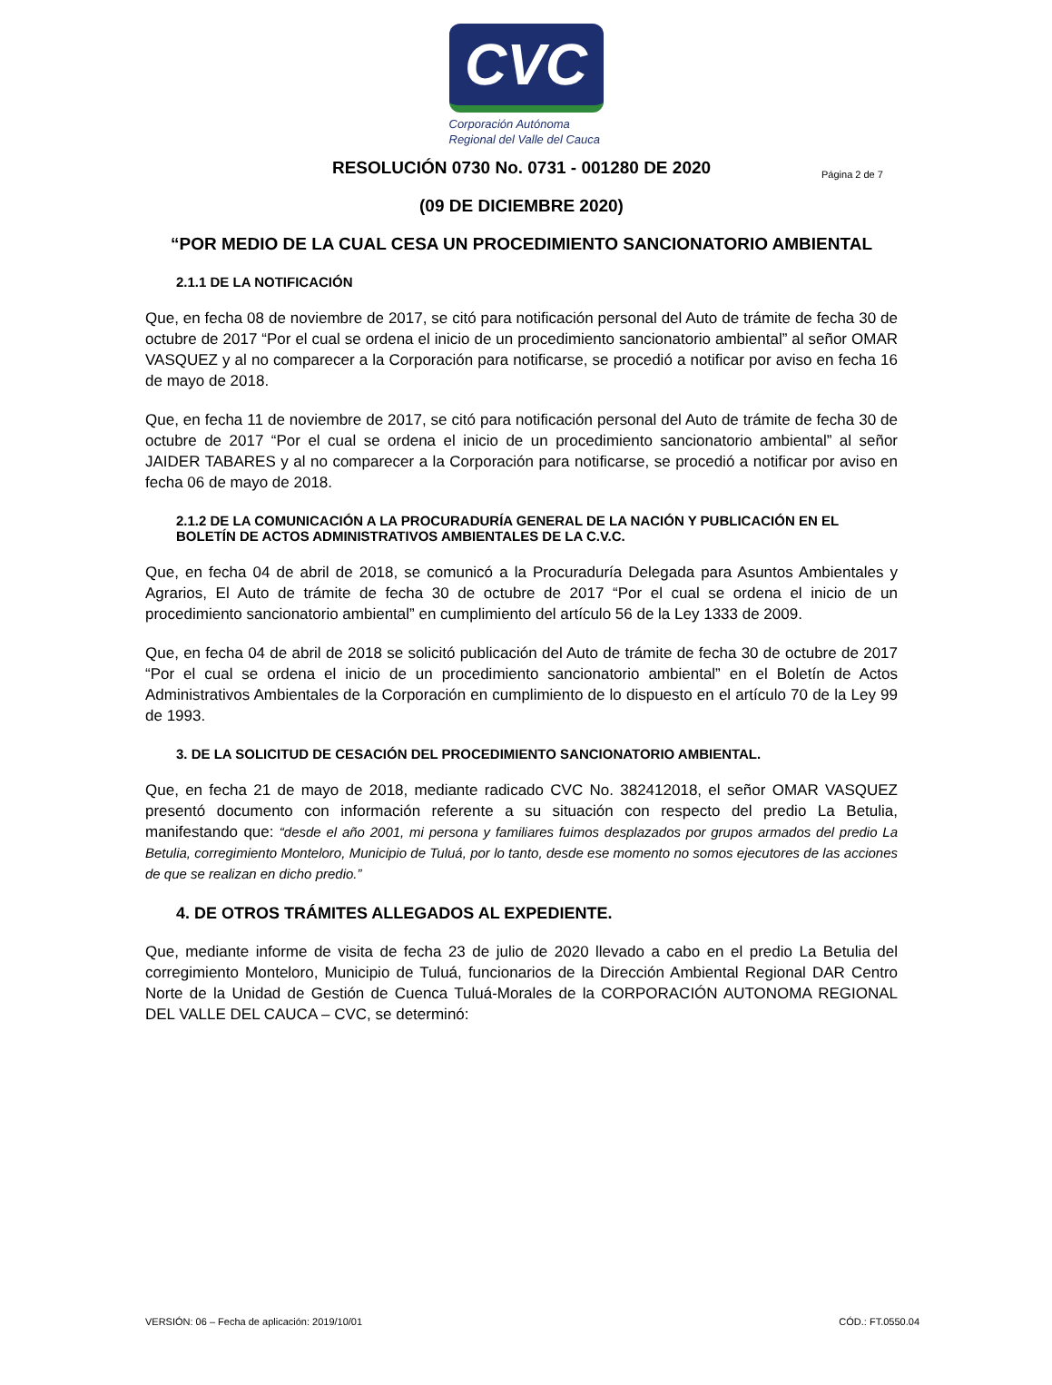CVC
Corporación Autónoma
Regional del Valle del Cauca
Página 2 de 7
RESOLUCIÓN 0730 No. 0731 - 001280 DE 2020
(09 DE DICIEMBRE 2020)
“POR MEDIO DE LA CUAL CESA UN PROCEDIMIENTO SANCIONATORIO AMBIENTAL
2.1.1 DE LA NOTIFICACIÓN
Que, en fecha 08 de noviembre de 2017, se citó para notificación personal del Auto de trámite de fecha 30 de octubre de 2017 “Por el cual se ordena el inicio de un procedimiento sancionatorio ambiental” al señor OMAR VASQUEZ y al no comparecer a la Corporación para notificarse, se procedió a notificar por aviso en fecha 16 de mayo de 2018.
Que, en fecha 11 de noviembre de 2017, se citó para notificación personal del Auto de trámite de fecha 30 de octubre de 2017 “Por el cual se ordena el inicio de un procedimiento sancionatorio ambiental” al señor JAIDER TABARES y al no comparecer a la Corporación para notificarse, se procedió a notificar por aviso en fecha 06 de mayo de 2018.
2.1.2 DE LA COMUNICACIÓN A LA PROCURADURÍA GENERAL DE LA NACIÓN Y PUBLICACIÓN EN EL BOLETÍN DE ACTOS ADMINISTRATIVOS AMBIENTALES DE LA C.V.C.
Que, en fecha 04 de abril de 2018, se comunicó a la Procuraduría Delegada para Asuntos Ambientales y Agrarios, El Auto de trámite de fecha 30 de octubre de 2017 “Por el cual se ordena el inicio de un procedimiento sancionatorio ambiental” en cumplimiento del artículo 56 de la Ley 1333 de 2009.
Que, en fecha 04 de abril de 2018 se solicitó publicación del Auto de trámite de fecha 30 de octubre de 2017 “Por el cual se ordena el inicio de un procedimiento sancionatorio ambiental” en el Boletín de Actos Administrativos Ambientales de la Corporación en cumplimiento de lo dispuesto en el artículo 70 de la Ley 99 de 1993.
3. DE LA SOLICITUD DE CESACIÓN DEL PROCEDIMIENTO SANCIONATORIO AMBIENTAL.
Que, en fecha 21 de mayo de 2018, mediante radicado CVC No. 382412018, el señor OMAR VASQUEZ presentó documento con información referente a su situación con respecto del predio La Betulia, manifestando que: “desde el año 2001, mi persona y familiares fuimos desplazados por grupos armados del predio La Betulia, corregimiento Monteloro, Municipio de Tuluá, por lo tanto, desde ese momento no somos ejecutores de las acciones de que se realizan en dicho predio.”
4. DE OTROS TRÁMITES ALLEGADOS AL EXPEDIENTE.
Que, mediante informe de visita de fecha 23 de julio de 2020 llevado a cabo en el predio La Betulia del corregimiento Monteloro, Municipio de Tuluá, funcionarios de la Dirección Ambiental Regional DAR Centro Norte de la Unidad de Gestión de Cuenca Tuluá-Morales de la CORPORACIÓN AUTONOMA REGIONAL DEL VALLE DEL CAUCA – CVC, se determinó:
VERSIÓN: 06 – Fecha de aplicación: 2019/10/01 CÓD.: FT.0550.04